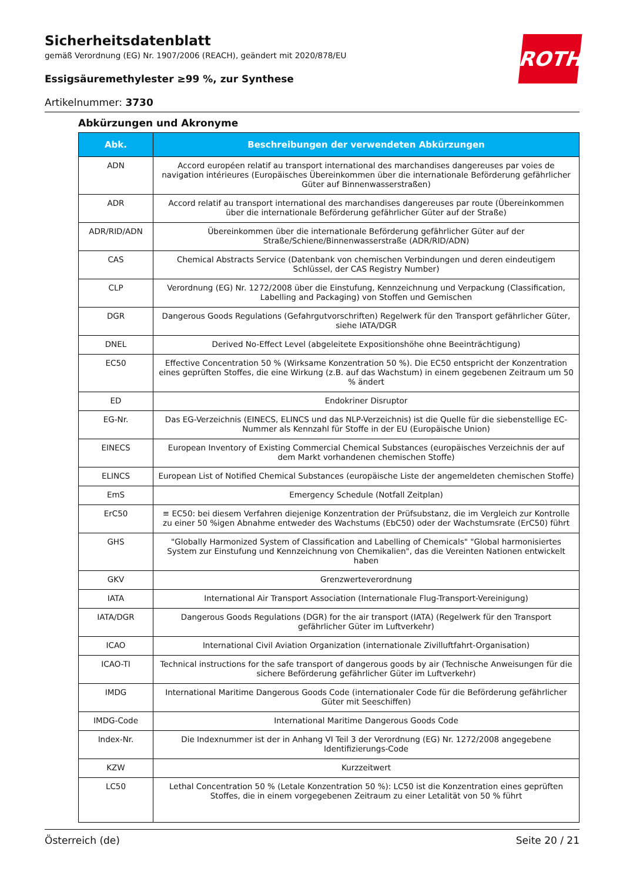ROTH
Sicherheitsdatenblatt
gemäß Verordnung (EG) Nr. 1907/2006 (REACH), geändert mit 2020/878/EU
Essigsäuremethylester ≥99 %, zur Synthese
Artikelnummer: 3730
Abkürzungen und Akronyme
| Abk. | Beschreibungen der verwendeten Abkürzungen |
| --- | --- |
| ADN | Accord européen relatif au transport international des marchandises dangereuses par voies de navigation intérieures (Europäisches Übereinkommen über die internationale Beförderung gefährlicher Güter auf Binnenwasserstraßen) |
| ADR | Accord relatif au transport international des marchandises dangereuses par route (Übereinkommen über die internationale Beförderung gefährlicher Güter auf der Straße) |
| ADR/RID/ADN | Übereinkommen über die internationale Beförderung gefährlicher Güter auf der Straße/Schiene/Binnenwasserstraße (ADR/RID/ADN) |
| CAS | Chemical Abstracts Service (Datenbank von chemischen Verbindungen und deren eindeutigem Schlüssel, der CAS Registry Number) |
| CLP | Verordnung (EG) Nr. 1272/2008 über die Einstufung, Kennzeichnung und Verpackung (Classification, Labelling and Packaging) von Stoffen und Gemischen |
| DGR | Dangerous Goods Regulations (Gefahrgutvorschriften) Regelwerk für den Transport gefährlicher Güter, siehe IATA/DGR |
| DNEL | Derived No-Effect Level (abgeleitete Expositionshöhe ohne Beeinträchtigung) |
| EC50 | Effective Concentration 50 % (Wirksame Konzentration 50 %). Die EC50 entspricht der Konzentration eines geprüften Stoffes, die eine Wirkung (z.B. auf das Wachstum) in einem gegebenen Zeitraum um 50 % ändert |
| ED | Endokriner Disruptor |
| EG-Nr. | Das EG-Verzeichnis (EINECS, ELINCS und das NLP-Verzeichnis) ist die Quelle für die siebenstellige EC-Nummer als Kennzahl für Stoffe in der EU (Europäische Union) |
| EINECS | European Inventory of Existing Commercial Chemical Substances (europäisches Verzeichnis der auf dem Markt vorhandenen chemischen Stoffe) |
| ELINCS | European List of Notified Chemical Substances (europäische Liste der angemeldeten chemischen Stoffe) |
| EmS | Emergency Schedule (Notfall Zeitplan) |
| ErC50 | ≡ EC50: bei diesem Verfahren diejenige Konzentration der Prüfsubstanz, die im Vergleich zur Kontrolle zu einer 50 %igen Abnahme entweder des Wachstums (EbC50) oder der Wachstumsrate (ErC50) führt |
| GHS | "Globally Harmonized System of Classification and Labelling of Chemicals" "Global harmonisiertes System zur Einstufung und Kennzeichnung von Chemikalien", das die Vereinten Nationen entwickelt haben |
| GKV | Grenzwerteverordnung |
| IATA | International Air Transport Association (Internationale Flug-Transport-Vereinigung) |
| IATA/DGR | Dangerous Goods Regulations (DGR) for the air transport (IATA) (Regelwerk für den Transport gefährlicher Güter im Luftverkehr) |
| ICAO | International Civil Aviation Organization (internationale Zivilluftfahrt-Organisation) |
| ICAO-TI | Technical instructions for the safe transport of dangerous goods by air (Technische Anweisungen für die sichere Beförderung gefährlicher Güter im Luftverkehr) |
| IMDG | International Maritime Dangerous Goods Code (internationaler Code für die Beförderung gefährlicher Güter mit Seeschiffen) |
| IMDG-Code | International Maritime Dangerous Goods Code |
| Index-Nr. | Die Indexnummer ist der in Anhang VI Teil 3 der Verordnung (EG) Nr. 1272/2008 angegebene Identifizierungs-Code |
| KZW | Kurzzeitwert |
| LC50 | Lethal Concentration 50 % (Letale Konzentration 50 %): LC50 ist die Konzentration eines geprüften Stoffes, die in einem vorgegebenen Zeitraum zu einer Letalität von 50 % führt |
Österreich (de) Seite 20 / 21